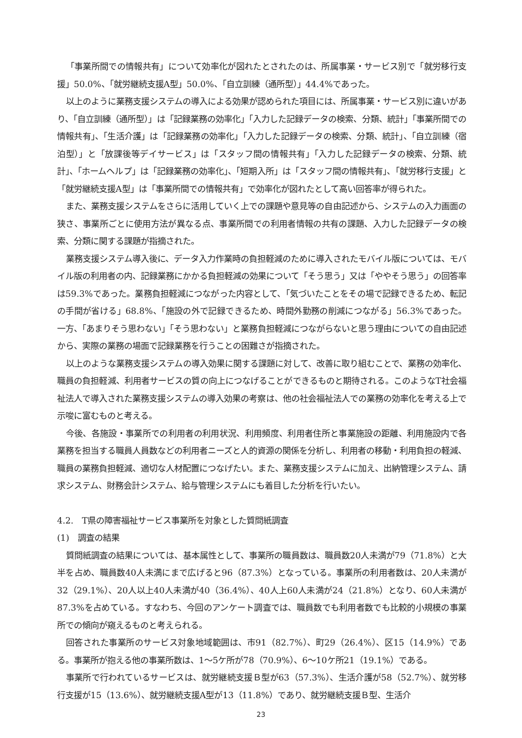「事業所間での情報共有」について効率化が図れたとされたのは、所属事業・サービス別で「就労移行支援」50.0%、「就労継続支援A型」50.0%、「自立訓練（通所型）」44.4%であった。
以上のように業務支援システムの導入による効果が認められた項目には、所属事業・サービス別に違いがあり、「自立訓練（通所型）」は「記録業務の効率化」「入力した記録データの検索、分類、統計」「事業所間での情報共有」、「生活介護」は「記録業務の効率化」「入力した記録データの検索、分類、統計」、「自立訓練（宿泊型）」と「放課後等デイサービス」は「スタッフ間の情報共有」「入力した記録データの検索、分類、統計」、「ホームヘルプ」は「記録業務の効率化」、「短期入所」は「スタッフ間の情報共有」、「就労移行支援」と「就労継続支援A型」は「事業所間での情報共有」で効率化が図れたとして高い回答率が得られた。
また、業務支援システムをさらに活用していく上での課題や意見等の自由記述から、システムの入力画面の狭さ、事業所ごとに使用方法が異なる点、事業所間での利用者情報の共有の課題、入力した記録データの検索、分類に関する課題が指摘された。
業務支援システム導入後に、データ入力作業時の負担軽減のために導入されたモバイル版については、モバイル版の利用者の内、記録業務にかかる負担軽減の効果について「そう思う」又は「ややそう思う」の回答率は59.3%であった。業務負担軽減につながった内容として、「気づいたことをその場で記録できるため、転記の手間が省ける」68.8%、「施設の外で記録できるため、時間外勤務の削減につながる」56.3%であった。一方、「あまりそう思わない」「そう思わない」と業務負担軽減につながらないと思う理由についての自由記述から、実際の業務の場面で記録業務を行うことの困難さが指摘された。
以上のような業務支援システムの導入効果に関する課題に対して、改善に取り組むことで、業務の効率化、職員の負担軽減、利用者サービスの質の向上につなげることができるものと期待される。このようなT社会福祉法人で導入された業務支援システムの導入効果の考察は、他の社会福祉法人での業務の効率化を考える上で示唆に富むものと考える。
今後、各施設・事業所での利用者の利用状況、利用頻度、利用者住所と事業施設の距離、利用施設内で各業務を担当する職員人員数などの利用者ニーズと人的資源の関係を分析し、利用者の移動・利用負担の軽減、職員の業務負担軽減、適切な人材配置につなげたい。また、業務支援システムに加え、出納管理システム、請求システム、財務会計システム、給与管理システムにも着目した分析を行いたい。
4.2.　T県の障害福祉サービス事業所を対象とした質問紙調査
(1)　調査の結果
質問紙調査の結果については、基本属性として、事業所の職員数は、職員数20人未満が79（71.8%）と大半を占め、職員数40人未満にまで広げると96（87.3%）となっている。事業所の利用者数は、20人未満が32（29.1%）、20人以上40人未満が40（36.4%）、40人上60人未満が24（21.8%）となり、60人未満が87.3%を占めている。すなわち、今回のアンケート調査では、職員数でも利用者数でも比較的小規模の事業所での傾向が窺えるものと考えられる。
回答された事業所のサービス対象地域範囲は、市91（82.7%）、町29（26.4%）、区15（14.9%）である。事業所が抱える他の事業所数は、1〜5ケ所が78（70.9%）、6〜10ケ所21（19.1%）である。
事業所で行われているサービスは、就労継続支援Ｂ型が63（57.3%）、生活介護が58（52.7%）、就労移行支援が15（13.6%）、就労継続支援A型が13（11.8%）であり、就労継続支援Ｂ型、生活介
23